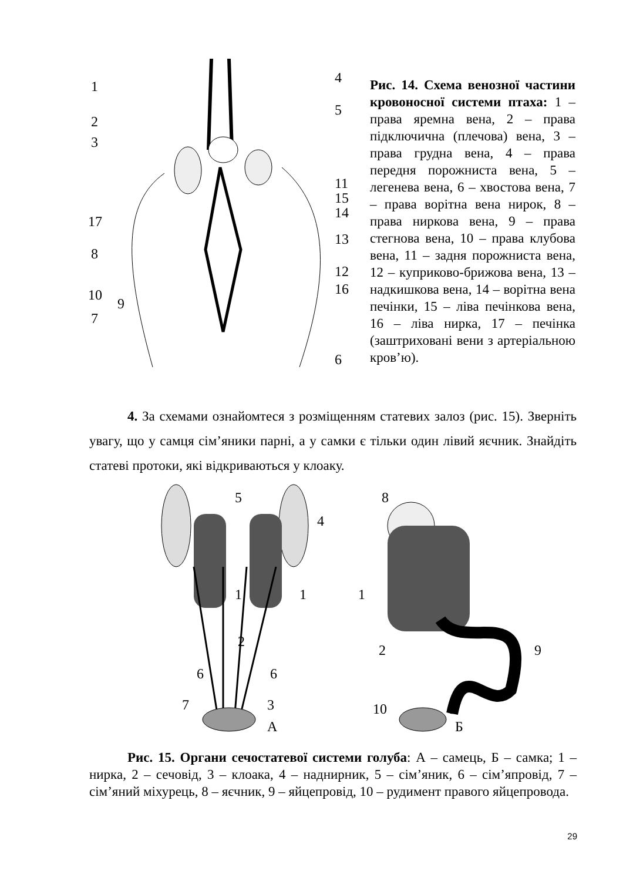1
2
3
4
5
11
15
14
17
13
8
12
16
10
9
7
6
Рис. 14. Схема венозної частини кровоносної системи птаха: 1 – права яремна вена, 2 – права підключична (плечова) вена, 3 – права грудна вена, 4 – права передня порожниста вена, 5 – легенева вена, 6 – хвостова вена, 7 – права ворітна вена нирок, 8 – права ниркова вена, 9 – права стегнова вена, 10 – права клубова вена, 11 – задня порожниста вена, 12 – куприково-брижова вена, 13 – надкишкова вена, 14 – ворітна вена печінки, 15 – ліва печінкова вена, 16 – ліва нирка, 17 – печінка (заштриховані вени з артеріальною кров’ю).
4. За схемами ознайомтеся з розміщенням статевих залоз (рис. 15). Зверніть увагу, що у самця сім’яники парні, а у самки є тільки один лівий яєчник. Знайдіть статеві протоки, які відкриваються у клоаку.
5
4
1
1
2
6
6
7
3
А
8
1
2
9
10
3
Б
Рис. 15. Органи сечостатевої системи голуба: А – самець, Б – самка; 1 – нирка, 2 – сечовід, 3 – клоака, 4 – наднирник, 5 – сім’яник, 6 – сім’япровід, 7 – сім’яний міхурець, 8 – яєчник, 9 – яйцепровід, 10 – рудимент правого яйцепровода.
29